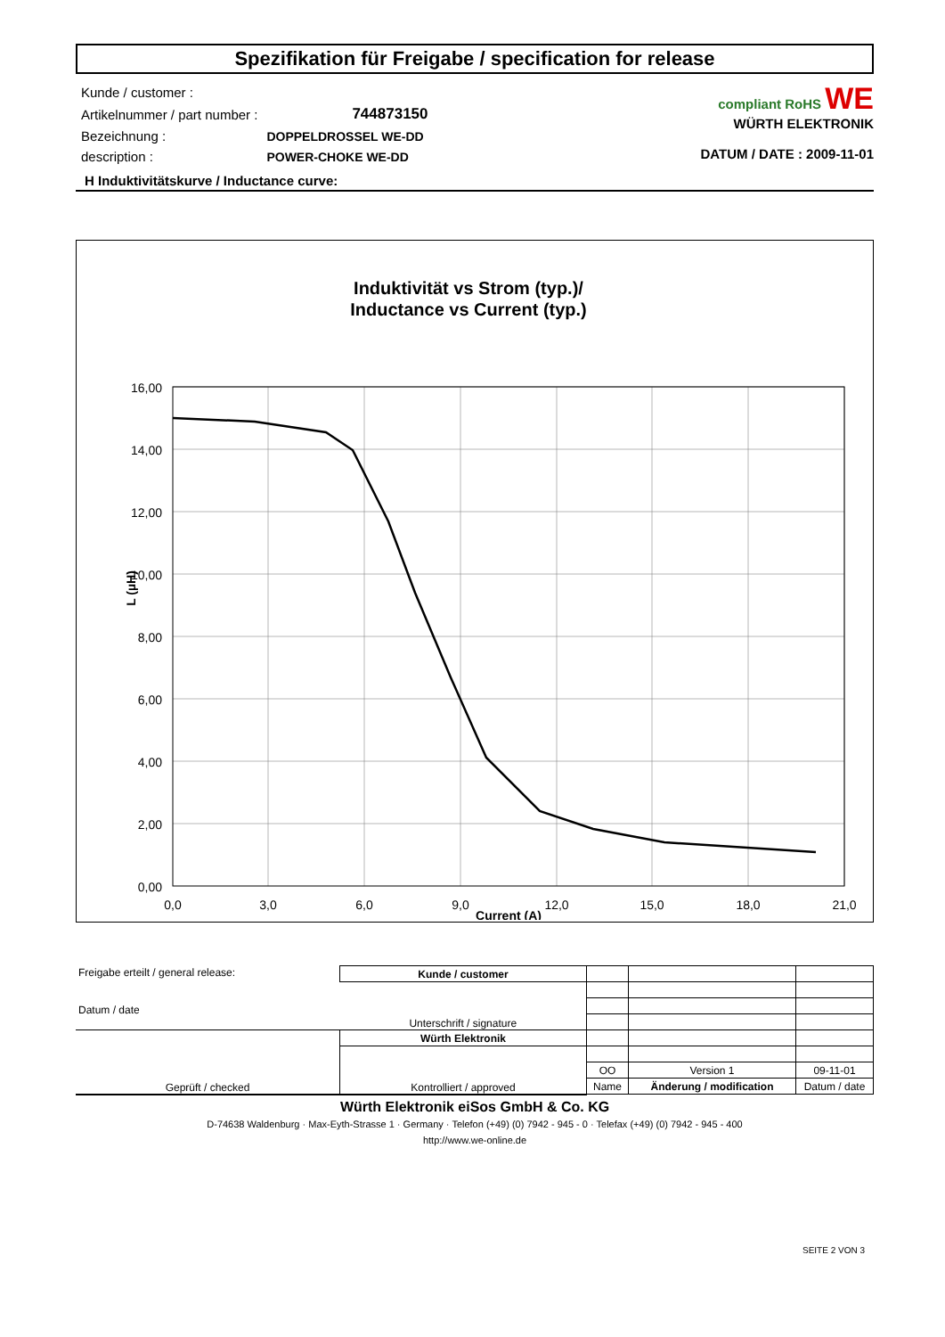Spezifikation für Freigabe / specification for release
| Kunde / customer : | |
| Artikelnummer / part number : | 744873150 |
| Bezeichnung : | DOPPELDROSSEL WE-DD |
| description : | POWER-CHOKE WE-DD |
compliant RoHS WE
WÜRTH ELEKTRONIK
DATUM / DATE : 2009-11-01
H Induktivitätskurve / Inductance curve:
Induktivität vs Strom (typ.)/
Inductance vs Current (typ.)
16,00
14,00
12,00
10,00
8,00
6,00
4,00
2,00
0,00
0,0
3,0
6,0
9,0
12,0
15,0
18,0
21,0
Current (A)
L (µH)
| Freigabe erteilt / general release: Datum / date | Kunde / customer | | | |
| | Unterschrift / signature | | | |
| Geprüft / checked | Würth Elektronik | | | |
| | Kontrolliert / approved | | | |
| | | OO | Version 1 | 09-11-01 |
| | | Name | Änderung / modification | Datum / date |
Würth Elektronik eiSos GmbH & Co. KG
D-74638 Waldenburg · Max-Eyth-Strasse 1 · Germany · Telefon (+49) (0) 7942 - 945 - 0 · Telefax (+49) (0) 7942 - 945 - 400
http://www.we-online.de
SEITE 2 VON 3